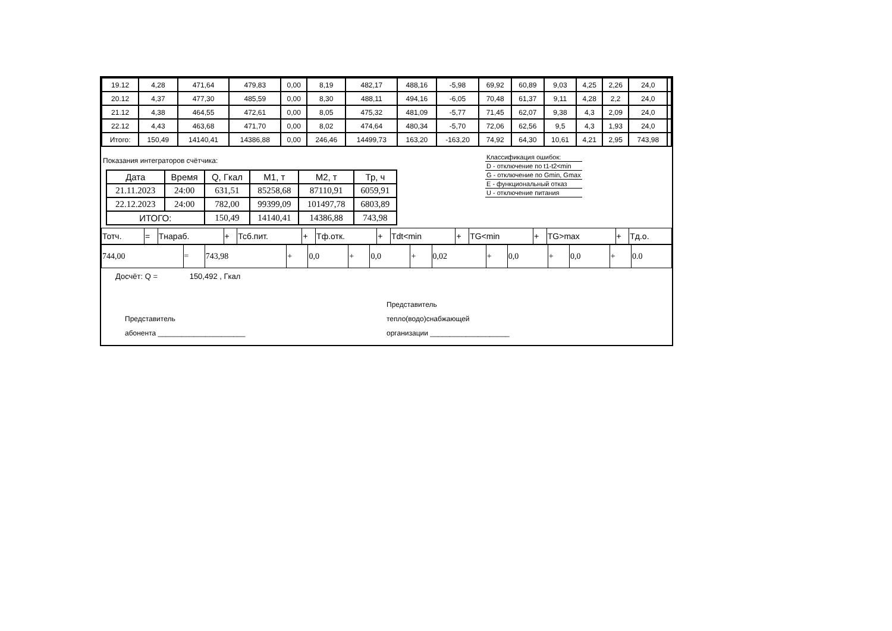| 19.12 | 4,28 | 471,64 | 479,83 | 0,00 | 8,19 | 482,17 | 488,16 | -5,98 | 69,92 | 60,89 | 9,03 | 4,25 | 2,26 | 24,0 | |
| 20.12 | 4,37 | 477,30 | 485,59 | 0,00 | 8,30 | 488,11 | 494,16 | -6,05 | 70,48 | 61,37 | 9,11 | 4,28 | 2,2 | 24,0 | |
| 21.12 | 4,38 | 464,55 | 472,61 | 0,00 | 8,05 | 475,32 | 481,09 | -5,77 | 71,45 | 62,07 | 9,38 | 4,3 | 2,09 | 24,0 | |
| 22.12 | 4,43 | 463,68 | 471,70 | 0,00 | 8,02 | 474,64 | 480,34 | -5,70 | 72,06 | 62,56 | 9,5 | 4,3 | 1,93 | 24,0 | |
| Итого: | 150,49 | 14140,41 | 14386,88 | 0,00 | 246,46 | 14499,73 | 163,20 | -163,20 | 74,92 | 64,30 | 10,61 | 4,21 | 2,95 | 743,98 | |
Показания интеграторов счётчика:
| Дата | Время | Q, Гкал | M1, т | M2, т | Тр, ч |
| --- | --- | --- | --- | --- | --- |
| 21.11.2023 | 24:00 | 631,51 | 85258,68 | 87110,91 | 6059,91 |
| 22.12.2023 | 24:00 | 782,00 | 99399,09 | 101497,78 | 6803,89 |
| ИТОГО: | | 150,49 | 14140,41 | 14386,88 | 743,98 |
Классификация ошибок:
D - отключение по t1-t2<min
G - отключение по Gmin, Gmax
E - функциональный отказ
U - отключение питания
| Тотч. | = | Тнараб. | + | Тсб.пит. | + | Тф.отк. | + | Tdt<min | + | TG<min | + | TG>max | + | Тд.о. |
| 744,00 | = | 743,98 | + | 0,0 | + | 0,0 | + | 0,02 | + | 0,0 | + | 0,0 | + | 0.0 |
Досчёт: Q = 150,492 , Гкал
Представитель
абонента ______________________
Представитель
тепло(водо)снабжающей
организации ____________________